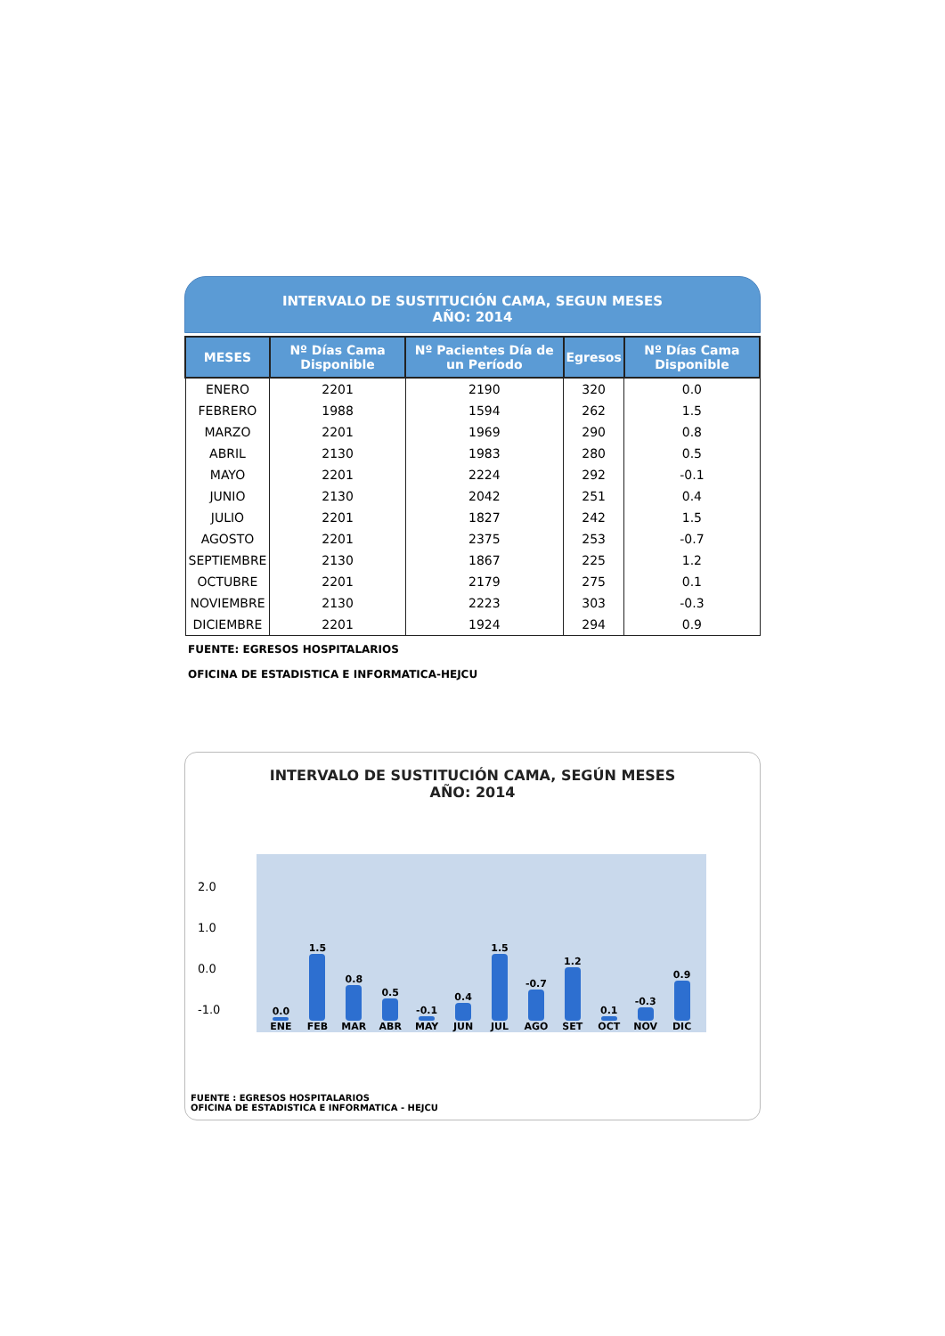INTERVALO DE SUSTITUCIÓN CAMA, SEGUN MESES
AÑO: 2014
| MESES | Nº Días Cama Disponible | Nº Pacientes Día de un Período | Egresos | Nº Días Cama Disponible |
| --- | --- | --- | --- | --- |
| ENERO | 2201 | 2190 | 320 | 0.0 |
| FEBRERO | 1988 | 1594 | 262 | 1.5 |
| MARZO | 2201 | 1969 | 290 | 0.8 |
| ABRIL | 2130 | 1983 | 280 | 0.5 |
| MAYO | 2201 | 2224 | 292 | -0.1 |
| JUNIO | 2130 | 2042 | 251 | 0.4 |
| JULIO | 2201 | 1827 | 242 | 1.5 |
| AGOSTO | 2201 | 2375 | 253 | -0.7 |
| SEPTIEMBRE | 2130 | 1867 | 225 | 1.2 |
| OCTUBRE | 2201 | 2179 | 275 | 0.1 |
| NOVIEMBRE | 2130 | 2223 | 303 | -0.3 |
| DICIEMBRE | 2201 | 1924 | 294 | 0.9 |
FUENTE: EGRESOS HOSPITALARIOS
OFICINA DE ESTADISTICA E INFORMATICA-HEJCU
INTERVALO DE SUSTITUCIÓN CAMA, SEGÚN MESES
AÑO: 2014
2.0
1.0
0.0
-1.0
0.0
ENE
1.5
FEB
0.8
MAR
0.5
ABR
-0.1
MAY
0.4
JUN
1.5
JUL
-0.7
AGO
1.2
SET
0.1
OCT
-0.3
NOV
0.9
DIC
FUENTE : EGRESOS HOSPITALARIOS
OFICINA DE ESTADISTICA E INFORMATICA - HEJCU